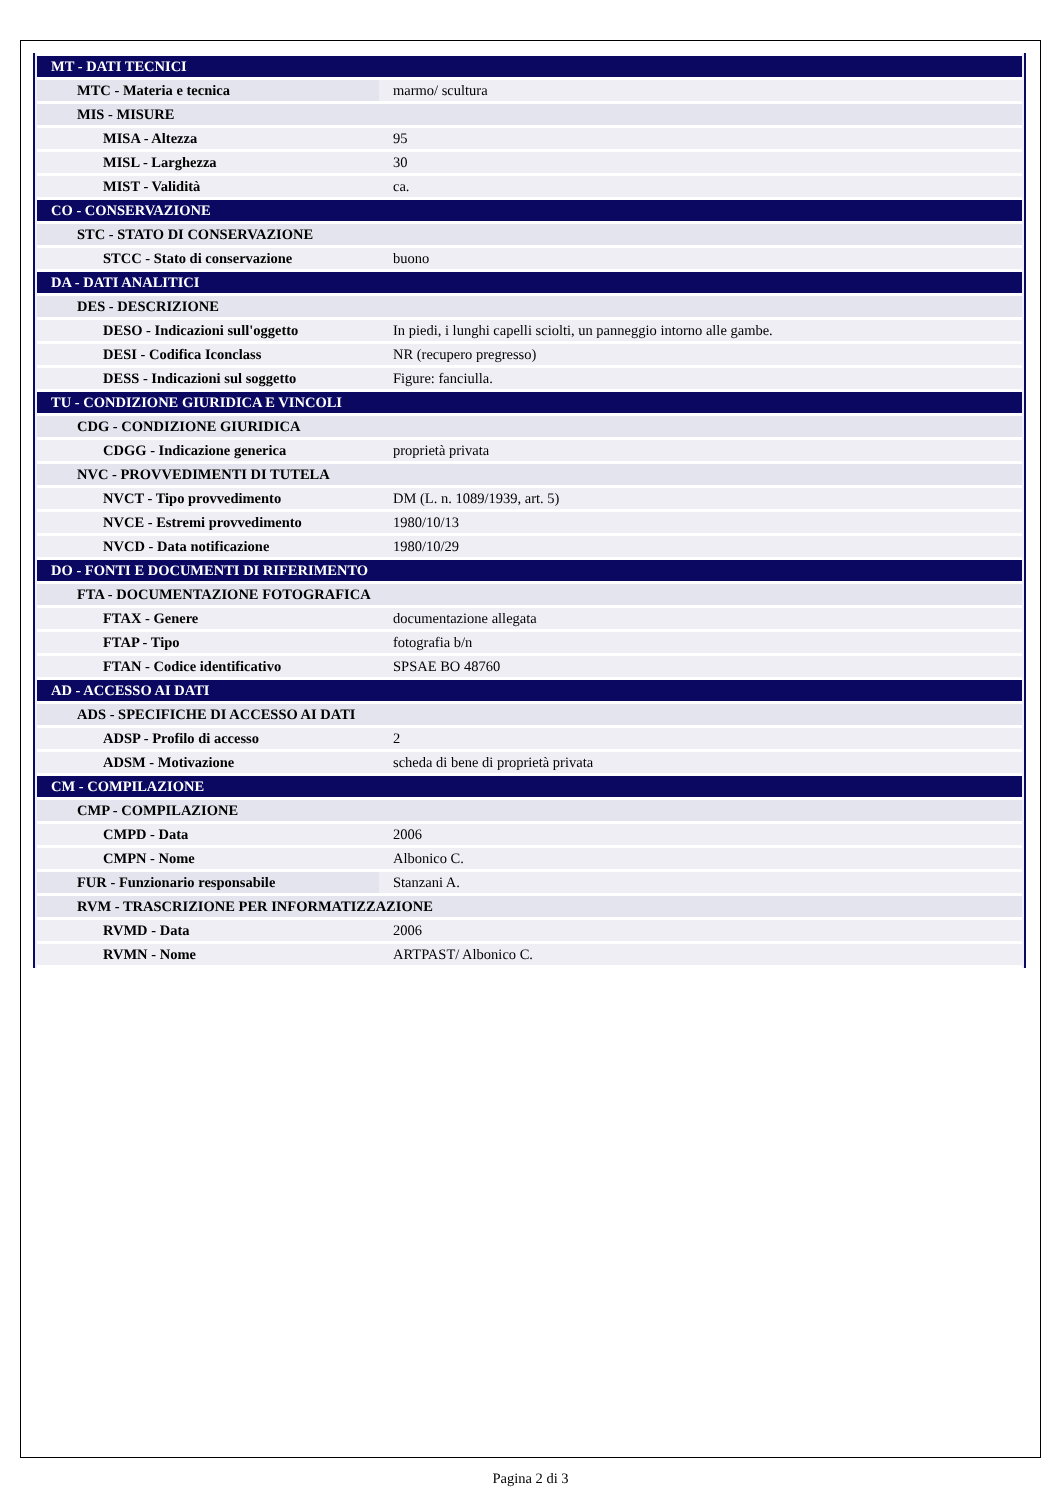| MT - DATI TECNICI | |
| MTC - Materia e tecnica | marmo/ scultura |
| MIS - MISURE | |
| MISA - Altezza | 95 |
| MISL - Larghezza | 30 |
| MIST - Validità | ca. |
| CO - CONSERVAZIONE | |
| STC - STATO DI CONSERVAZIONE | |
| STCC - Stato di conservazione | buono |
| DA - DATI ANALITICI | |
| DES - DESCRIZIONE | |
| DESO - Indicazioni sull'oggetto | In piedi, i lunghi capelli sciolti, un panneggio intorno alle gambe. |
| DESI - Codifica Iconclass | NR (recupero pregresso) |
| DESS - Indicazioni sul soggetto | Figure: fanciulla. |
| TU - CONDIZIONE GIURIDICA E VINCOLI | |
| CDG - CONDIZIONE GIURIDICA | |
| CDGG - Indicazione generica | proprietà privata |
| NVC - PROVVEDIMENTI DI TUTELA | |
| NVCT - Tipo provvedimento | DM (L. n. 1089/1939, art. 5) |
| NVCE - Estremi provvedimento | 1980/10/13 |
| NVCD - Data notificazione | 1980/10/29 |
| DO - FONTI E DOCUMENTI DI RIFERIMENTO | |
| FTA - DOCUMENTAZIONE FOTOGRAFICA | |
| FTAX - Genere | documentazione allegata |
| FTAP - Tipo | fotografia b/n |
| FTAN - Codice identificativo | SPSAE BO 48760 |
| AD - ACCESSO AI DATI | |
| ADS - SPECIFICHE DI ACCESSO AI DATI | |
| ADSP - Profilo di accesso | 2 |
| ADSM - Motivazione | scheda di bene di proprietà privata |
| CM - COMPILAZIONE | |
| CMP - COMPILAZIONE | |
| CMPD - Data | 2006 |
| CMPN - Nome | Albonico C. |
| FUR - Funzionario responsabile | Stanzani A. |
| RVM - TRASCRIZIONE PER INFORMATIZZAZIONE | |
| RVMD - Data | 2006 |
| RVMN - Nome | ARTPAST/ Albonico C. |
Pagina 2 di 3